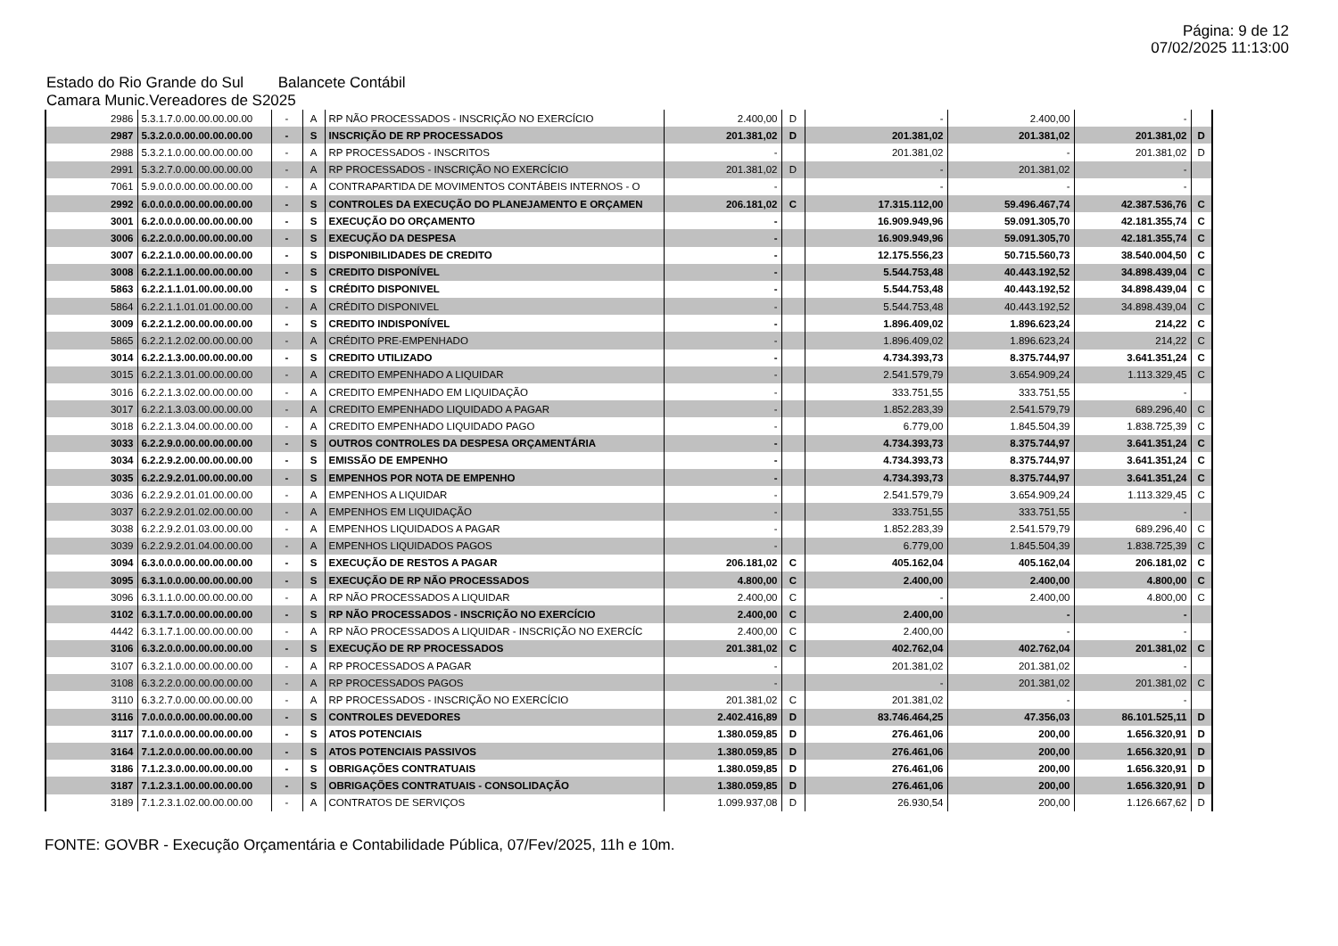Página: 9 de 12
07/02/2025 11:13:00
Estado do Rio Grande do Sul Balancete Contábil
Camara Munic.Vereadores de S2025
| 2986 | 5.3.1.7.0.00.00.00.00.00 | - | A | RP NÃO PROCESSADOS - INSCRIÇÃO NO EXERCÍCIO | 2.400,00 | D | - | 2.400,00 | - | |
| 2987 | 5.3.2.0.0.00.00.00.00.00 | - | S | INSCRIÇÃO DE RP PROCESSADOS | 201.381,02 | D | 201.381,02 | 201.381,02 | 201.381,02 | D |
| 2988 | 5.3.2.1.0.00.00.00.00.00 | - | A | RP PROCESSADOS - INSCRITOS | - | | 201.381,02 | - | 201.381,02 | D |
| 2991 | 5.3.2.7.0.00.00.00.00.00 | - | A | RP PROCESSADOS - INSCRIÇÃO NO EXERCÍCIO | 201.381,02 | D | - | 201.381,02 | - | |
| 7061 | 5.9.0.0.0.00.00.00.00.00 | - | A | CONTRAPARTIDA DE MOVIMENTOS CONTÁBEIS INTERNOS - O | - | | - | - | - | |
| 2992 | 6.0.0.0.0.00.00.00.00.00 | - | S | CONTROLES DA EXECUÇÃO DO PLANEJAMENTO E ORÇAMEN | 206.181,02 | C | 17.315.112,00 | 59.496.467,74 | 42.387.536,76 | C |
| 3001 | 6.2.0.0.0.00.00.00.00.00 | - | S | EXECUÇÃO DO ORÇAMENTO | - | | 16.909.949,96 | 59.091.305,70 | 42.181.355,74 | C |
| 3006 | 6.2.2.0.0.00.00.00.00.00 | - | S | EXECUÇÃO DA DESPESA | - | | 16.909.949,96 | 59.091.305,70 | 42.181.355,74 | C |
| 3007 | 6.2.2.1.0.00.00.00.00.00 | - | S | DISPONIBILIDADES DE CREDITO | - | | 12.175.556,23 | 50.715.560,73 | 38.540.004,50 | C |
| 3008 | 6.2.2.1.1.00.00.00.00.00 | - | S | CREDITO DISPONÍVEL | - | | 5.544.753,48 | 40.443.192,52 | 34.898.439,04 | C |
| 5863 | 6.2.2.1.1.01.00.00.00.00 | - | S | CRÉDITO DISPONIVEL | - | | 5.544.753,48 | 40.443.192,52 | 34.898.439,04 | C |
| 5864 | 6.2.2.1.1.01.01.00.00.00 | - | A | CRÉDITO DISPONIVEL | - | | 5.544.753,48 | 40.443.192,52 | 34.898.439,04 | C |
| 3009 | 6.2.2.1.2.00.00.00.00.00 | - | S | CREDITO INDISPONÍVEL | - | | 1.896.409,02 | 1.896.623,24 | 214,22 | C |
| 5865 | 6.2.2.1.2.02.00.00.00.00 | - | A | CRÉDITO PRE-EMPENHADO | - | | 1.896.409,02 | 1.896.623,24 | 214,22 | C |
| 3014 | 6.2.2.1.3.00.00.00.00.00 | - | S | CREDITO UTILIZADO | - | | 4.734.393,73 | 8.375.744,97 | 3.641.351,24 | C |
| 3015 | 6.2.2.1.3.01.00.00.00.00 | - | A | CREDITO EMPENHADO A LIQUIDAR | - | | 2.541.579,79 | 3.654.909,24 | 1.113.329,45 | C |
| 3016 | 6.2.2.1.3.02.00.00.00.00 | - | A | CREDITO EMPENHADO EM LIQUIDAÇÃO | - | | 333.751,55 | 333.751,55 | - | |
| 3017 | 6.2.2.1.3.03.00.00.00.00 | - | A | CREDITO EMPENHADO LIQUIDADO A PAGAR | - | | 1.852.283,39 | 2.541.579,79 | 689.296,40 | C |
| 3018 | 6.2.2.1.3.04.00.00.00.00 | - | A | CREDITO EMPENHADO LIQUIDADO PAGO | - | | 6.779,00 | 1.845.504,39 | 1.838.725,39 | C |
| 3033 | 6.2.2.9.0.00.00.00.00.00 | - | S | OUTROS CONTROLES DA DESPESA ORÇAMENTÁRIA | - | | 4.734.393,73 | 8.375.744,97 | 3.641.351,24 | C |
| 3034 | 6.2.2.9.2.00.00.00.00.00 | - | S | EMISSÃO DE EMPENHO | - | | 4.734.393,73 | 8.375.744,97 | 3.641.351,24 | C |
| 3035 | 6.2.2.9.2.01.00.00.00.00 | - | S | EMPENHOS POR NOTA DE EMPENHO | - | | 4.734.393,73 | 8.375.744,97 | 3.641.351,24 | C |
| 3036 | 6.2.2.9.2.01.01.00.00.00 | - | A | EMPENHOS A LIQUIDAR | - | | 2.541.579,79 | 3.654.909,24 | 1.113.329,45 | C |
| 3037 | 6.2.2.9.2.01.02.00.00.00 | - | A | EMPENHOS EM LIQUIDAÇÃO | - | | 333.751,55 | 333.751,55 | - | |
| 3038 | 6.2.2.9.2.01.03.00.00.00 | - | A | EMPENHOS LIQUIDADOS A PAGAR | - | | 1.852.283,39 | 2.541.579,79 | 689.296,40 | C |
| 3039 | 6.2.2.9.2.01.04.00.00.00 | - | A | EMPENHOS LIQUIDADOS PAGOS | - | | 6.779,00 | 1.845.504,39 | 1.838.725,39 | C |
| 3094 | 6.3.0.0.0.00.00.00.00.00 | - | S | EXECUÇÃO DE RESTOS A PAGAR | 206.181,02 | C | 405.162,04 | 405.162,04 | 206.181,02 | C |
| 3095 | 6.3.1.0.0.00.00.00.00.00 | - | S | EXECUÇÃO DE RP NÃO PROCESSADOS | 4.800,00 | C | 2.400,00 | 2.400,00 | 4.800,00 | C |
| 3096 | 6.3.1.1.0.00.00.00.00.00 | - | A | RP NÃO PROCESSADOS A LIQUIDAR | 2.400,00 | C | - | 2.400,00 | 4.800,00 | C |
| 3102 | 6.3.1.7.0.00.00.00.00.00 | - | S | RP NÃO PROCESSADOS - INSCRIÇÃO NO EXERCÍCIO | 2.400,00 | C | 2.400,00 | - | - | |
| 4442 | 6.3.1.7.1.00.00.00.00.00 | - | A | RP NÃO PROCESSADOS A LIQUIDAR - INSCRIÇÃO NO EXERCÍC | 2.400,00 | C | 2.400,00 | - | - | |
| 3106 | 6.3.2.0.0.00.00.00.00.00 | - | S | EXECUÇÃO DE RP PROCESSADOS | 201.381,02 | C | 402.762,04 | 402.762,04 | 201.381,02 | C |
| 3107 | 6.3.2.1.0.00.00.00.00.00 | - | A | RP PROCESSADOS A PAGAR | - | | 201.381,02 | 201.381,02 | - | |
| 3108 | 6.3.2.2.0.00.00.00.00.00 | - | A | RP PROCESSADOS PAGOS | - | | - | 201.381,02 | 201.381,02 | C |
| 3110 | 6.3.2.7.0.00.00.00.00.00 | - | A | RP PROCESSADOS - INSCRIÇÃO NO EXERCÍCIO | 201.381,02 | C | 201.381,02 | - | - | |
| 3116 | 7.0.0.0.0.00.00.00.00.00 | - | S | CONTROLES DEVEDORES | 2.402.416,89 | D | 83.746.464,25 | 47.356,03 | 86.101.525,11 | D |
| 3117 | 7.1.0.0.0.00.00.00.00.00 | - | S | ATOS POTENCIAIS | 1.380.059,85 | D | 276.461,06 | 200,00 | 1.656.320,91 | D |
| 3164 | 7.1.2.0.0.00.00.00.00.00 | - | S | ATOS POTENCIAIS PASSIVOS | 1.380.059,85 | D | 276.461,06 | 200,00 | 1.656.320,91 | D |
| 3186 | 7.1.2.3.0.00.00.00.00.00 | - | S | OBRIGAÇÕES CONTRATUAIS | 1.380.059,85 | D | 276.461,06 | 200,00 | 1.656.320,91 | D |
| 3187 | 7.1.2.3.1.00.00.00.00.00 | - | S | OBRIGAÇÕES CONTRATUAIS - CONSOLIDAÇÃO | 1.380.059,85 | D | 276.461,06 | 200,00 | 1.656.320,91 | D |
| 3189 | 7.1.2.3.1.02.00.00.00.00 | - | A | CONTRATOS DE SERVIÇOS | 1.099.937,08 | D | 26.930,54 | 200,00 | 1.126.667,62 | D |
FONTE: GOVBR - Execução Orçamentária e Contabilidade Pública, 07/Fev/2025, 11h e 10m.